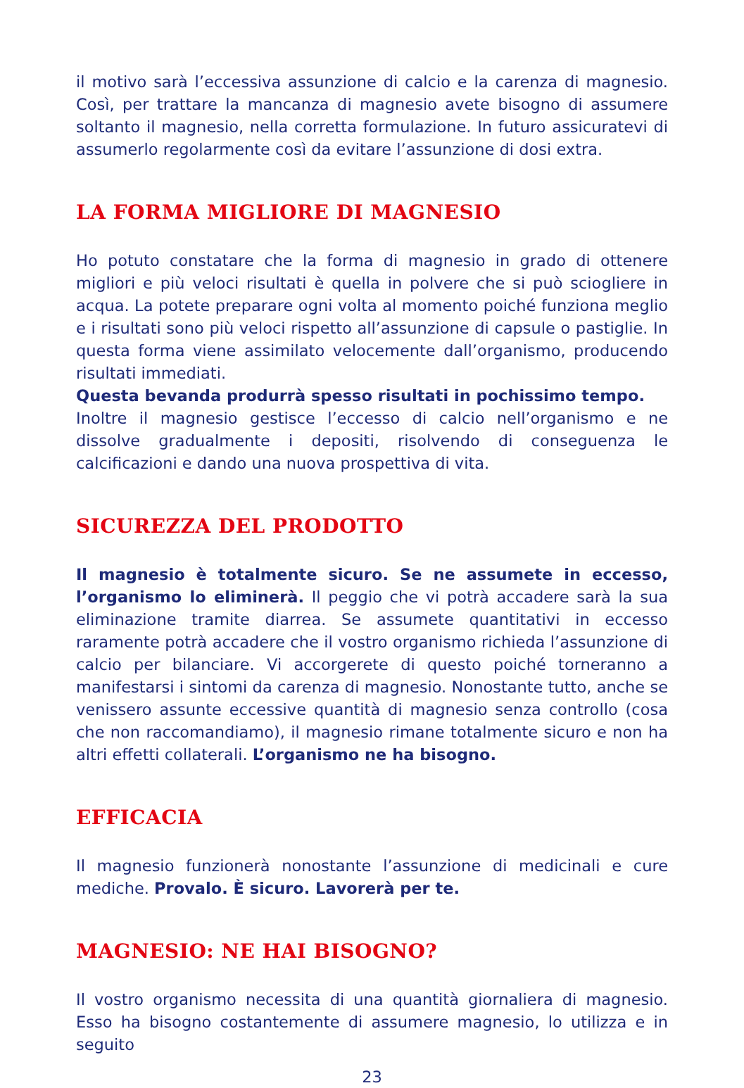il motivo sarà l’eccessiva assunzione di calcio e la carenza di magnesio. Così, per trattare la mancanza di magnesio avete bisogno di assumere soltanto il magnesio, nella corretta formulazione. In futuro assicuratevi di assumerlo regolarmente così da evitare l’assunzione di dosi extra.
LA FORMA MIGLIORE DI MAGNESIO
Ho potuto constatare che la forma di magnesio in grado di ottenere migliori e più veloci risultati è quella in polvere che si può sciogliere in acqua. La potete preparare ogni volta al momento poiché funziona meglio e i risultati sono più veloci rispetto all’assunzione di capsule o pastiglie. In questa forma viene assimilato velocemente dall’organismo, producendo risultati immediati.
Questa bevanda produrrà spesso risultati in pochissimo tempo.
Inoltre il magnesio gestisce l’eccesso di calcio nell’organismo e ne dissolve gradualmente i depositi, risolvendo di conseguenza le calcificazioni e dando una nuova prospettiva di vita.
SICUREZZA DEL PRODOTTO
Il magnesio è totalmente sicuro. Se ne assumete in eccesso, l’organismo lo eliminerà. Il peggio che vi potrà accadere sarà la sua eliminazione tramite diarrea. Se assumete quantitativi in eccesso raramente potrà accadere che il vostro organismo richieda l’assunzione di calcio per bilanciare. Vi accorgerete di questo poiché torneranno a manifestarsi i sintomi da carenza di magnesio. Nonostante tutto, anche se venissero assunte eccessive quantità di magnesio senza controllo (cosa che non raccomandiamo), il magnesio rimane totalmente sicuro e non ha altri effetti collaterali. L’organismo ne ha bisogno.
EFFICACIA
Il magnesio funzionerà nonostante l’assunzione di medicinali e cure mediche. Provalo. È sicuro. Lavorerà per te.
MAGNESIO: NE HAI BISOGNO?
Il vostro organismo necessita di una quantità giornaliera di magnesio. Esso ha bisogno costantemente di assumere magnesio, lo utilizza e in seguito
23